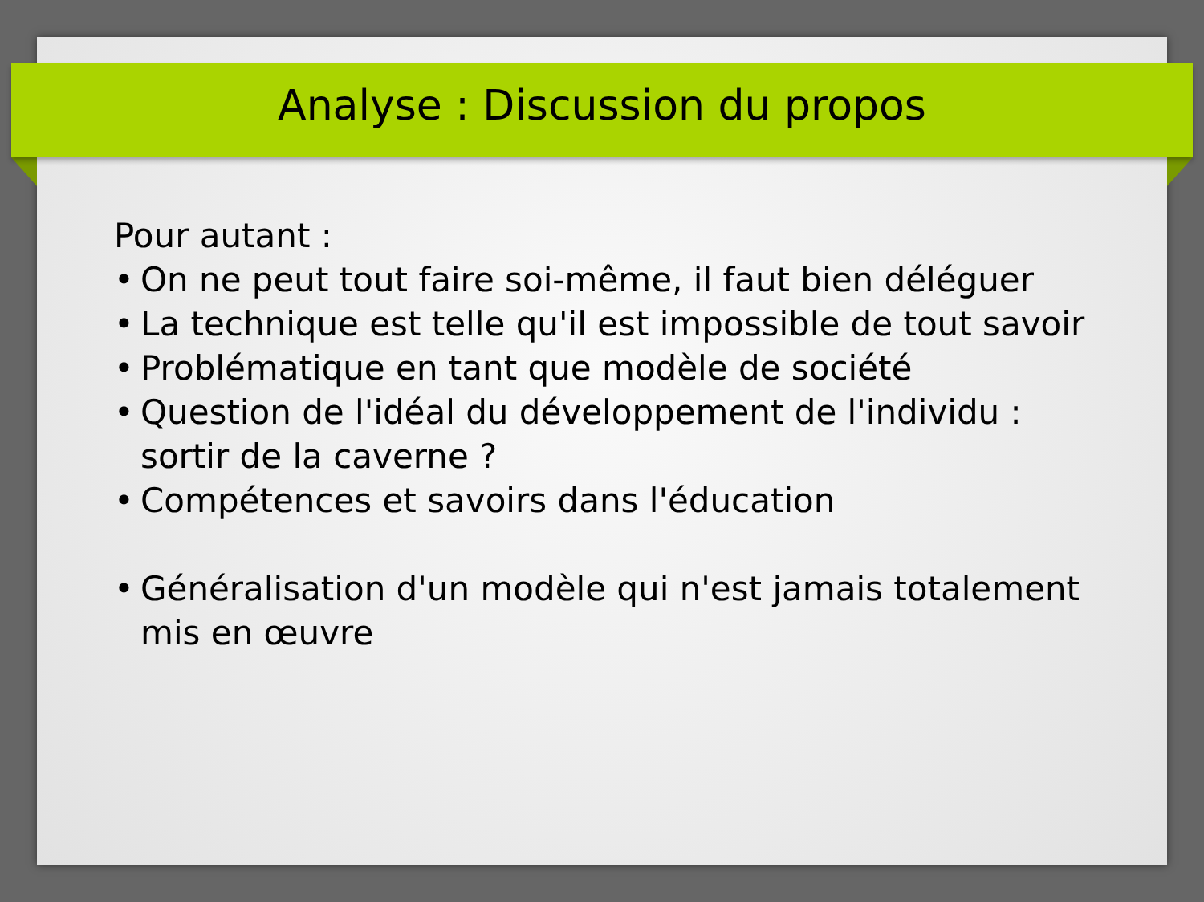Analyse : Discussion du propos
Pour autant :
• On ne peut tout faire soi-même, il faut bien déléguer
• La technique est telle qu'il est impossible de tout savoir
• Problématique en tant que modèle de société
• Question de l'idéal du développement de l'individu : sortir de la caverne ?
• Compétences et savoirs dans l'éducation
• Généralisation d'un modèle qui n'est jamais totalement mis en œuvre